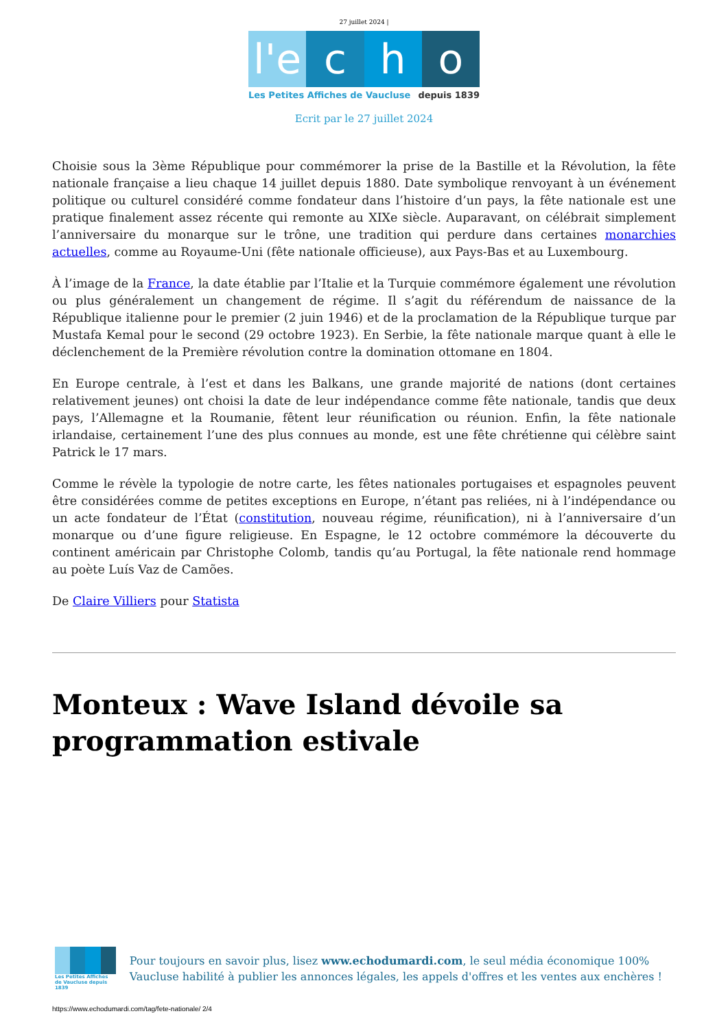27 juillet 2024 |
l'e c h o
Les Petites Affiches de Vaucluse depuis 1839
Ecrit par le 27 juillet 2024
Choisie sous la 3ème République pour commémorer la prise de la Bastille et la Révolution, la fête nationale française a lieu chaque 14 juillet depuis 1880. Date symbolique renvoyant à un événement politique ou culturel considéré comme fondateur dans l’histoire d’un pays, la fête nationale est une pratique finalement assez récente qui remonte au XIXe siècle. Auparavant, on célébrait simplement l’anniversaire du monarque sur le trône, une tradition qui perdure dans certaines monarchies actuelles, comme au Royaume-Uni (fête nationale officieuse), aux Pays-Bas et au Luxembourg.
À l’image de la France, la date établie par l’Italie et la Turquie commémore également une révolution ou plus généralement un changement de régime. Il s’agit du référendum de naissance de la République italienne pour le premier (2 juin 1946) et de la proclamation de la République turque par Mustafa Kemal pour le second (29 octobre 1923). En Serbie, la fête nationale marque quant à elle le déclenchement de la Première révolution contre la domination ottomane en 1804.
En Europe centrale, à l’est et dans les Balkans, une grande majorité de nations (dont certaines relativement jeunes) ont choisi la date de leur indépendance comme fête nationale, tandis que deux pays, l’Allemagne et la Roumanie, fêtent leur réunification ou réunion. Enfin, la fête nationale irlandaise, certainement l’une des plus connues au monde, est une fête chrétienne qui célèbre saint Patrick le 17 mars.
Comme le révèle la typologie de notre carte, les fêtes nationales portugaises et espagnoles peuvent être considérées comme de petites exceptions en Europe, n’étant pas reliées, ni à l’indépendance ou un acte fondateur de l’État (constitution, nouveau régime, réunification), ni à l’anniversaire d’un monarque ou d’une figure religieuse. En Espagne, le 12 octobre commémore la découverte du continent américain par Christophe Colomb, tandis qu’au Portugal, la fête nationale rend hommage au poète Luís Vaz de Camões.
De Claire Villiers pour Statista
Monteux : Wave Island dévoile sa programmation estivale
Les Petites Affiches de Vaucluse depuis 1839
Pour toujours en savoir plus, lisez www.echodumardi.com, le seul média économique 100% Vaucluse habilité à publier les annonces légales, les appels d'offres et les ventes aux enchères !
https://www.echodumardi.com/tag/fete-nationale/ 2/4